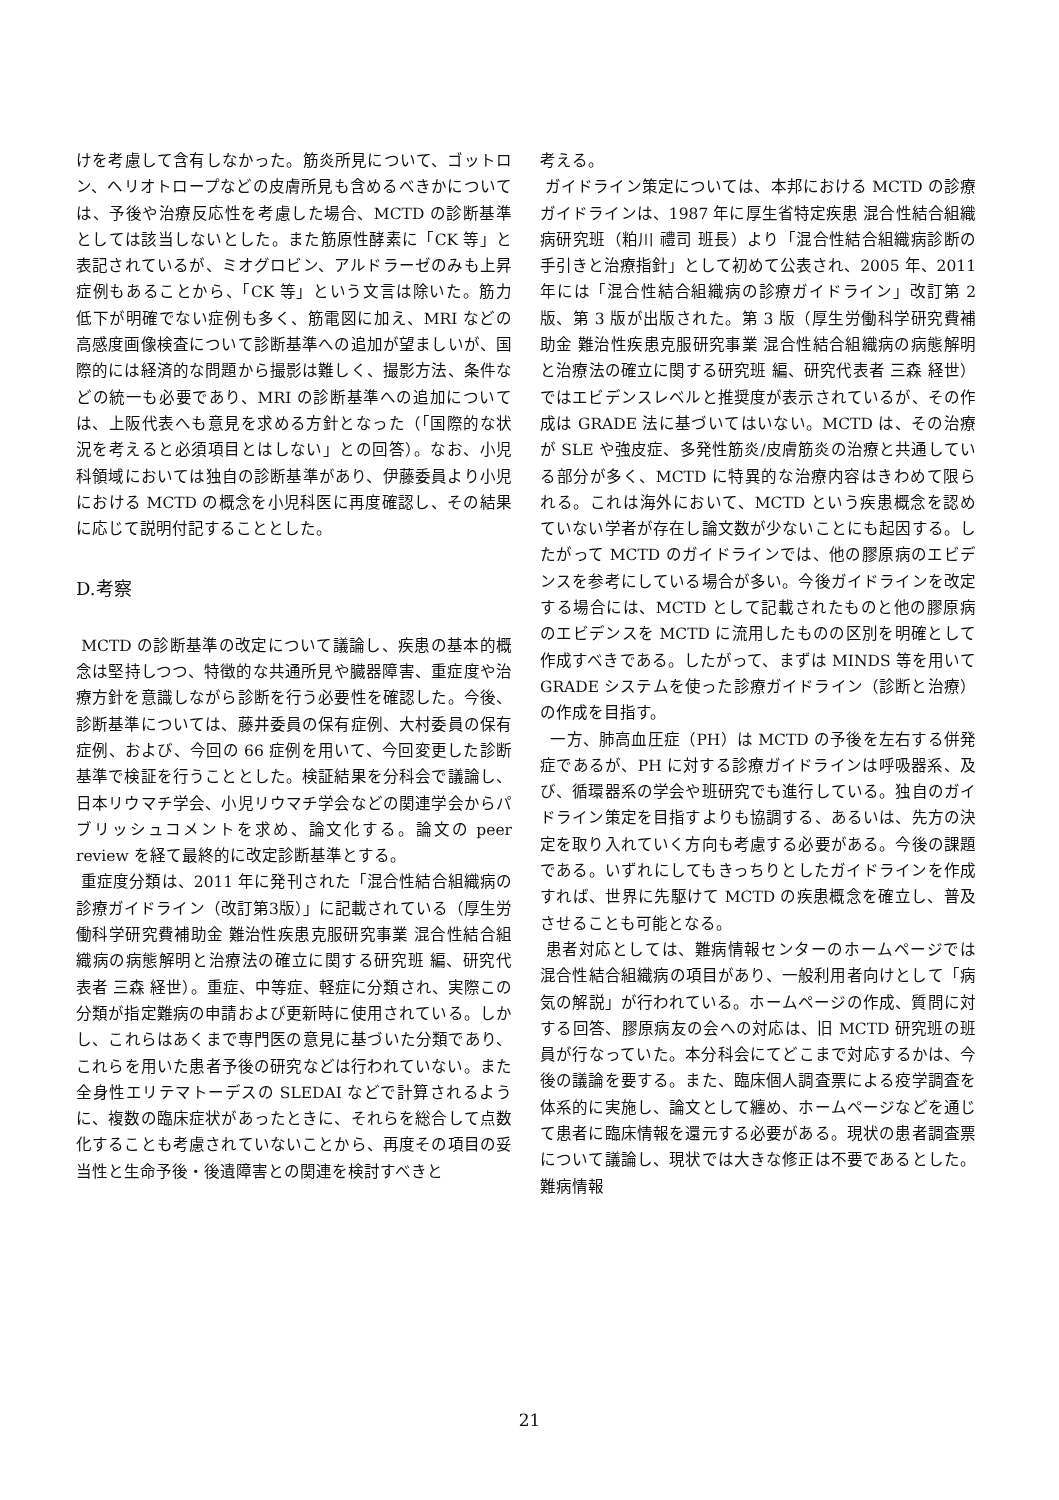けを考慮して含有しなかった。筋炎所見について、ゴットロン、ヘリオトロープなどの皮膚所見も含めるべきかについては、予後や治療反応性を考慮した場合、MCTD の診断基準としては該当しないとした。また筋原性酵素に「CK 等」と表記されているが、ミオグロビン、アルドラーゼのみも上昇症例もあることから、「CK 等」という文言は除いた。筋力低下が明確でない症例も多く、筋電図に加え、MRI などの高感度画像検査について診断基準への追加が望ましいが、国際的には経済的な問題から撮影は難しく、撮影方法、条件などの統一も必要であり、MRI の診断基準への追加については、上阪代表へも意見を求める方針となった（「国際的な状況を考えると必須項目とはしない」との回答）。なお、小児科領域においては独自の診断基準があり、伊藤委員より小児における MCTD の概念を小児科医に再度確認し、その結果に応じて説明付記することとした。
D.考察
MCTD の診断基準の改定について議論し、疾患の基本的概念は堅持しつつ、特徴的な共通所見や臓器障害、重症度や治療方針を意識しながら診断を行う必要性を確認した。今後、診断基準については、藤井委員の保有症例、大村委員の保有症例、および、今回の 66 症例を用いて、今回変更した診断基準で検証を行うこととした。検証結果を分科会で議論し、日本リウマチ学会、小児リウマチ学会などの関連学会からパブリッシュコメントを求め、論文化する。論文の peer review を経て最終的に改定診断基準とする。
重症度分類は、2011 年に発刊された「混合性結合組織病の診療ガイドライン（改訂第3版）」に記載されている（厚生労働科学研究費補助金 難治性疾患克服研究事業 混合性結合組織病の病態解明と治療法の確立に関する研究班 編、研究代表者 三森 経世）。重症、中等症、軽症に分類され、実際この分類が指定難病の申請および更新時に使用されている。しかし、これらはあくまで専門医の意見に基づいた分類であり、これらを用いた患者予後の研究などは行われていない。また全身性エリテマトーデスの SLEDAI などで計算されるように、複数の臨床症状があったときに、それらを総合して点数化することも考慮されていないことから、再度その項目の妥当性と生命予後・後遺障害との関連を検討すべきと
考える。
ガイドライン策定については、本邦における MCTD の診療ガイドラインは、1987 年に厚生省特定疾患 混合性結合組織病研究班（粕川 禮司 班長）より「混合性結合組織病診断の手引きと治療指針」として初めて公表され、2005 年、2011 年には「混合性結合組織病の診療ガイドライン」改訂第 2 版、第 3 版が出版された。第 3 版（厚生労働科学研究費補助金 難治性疾患克服研究事業 混合性結合組織病の病態解明と治療法の確立に関する研究班 編、研究代表者 三森 経世）ではエビデンスレベルと推奨度が表示されているが、その作成は GRADE 法に基づいてはいない。MCTD は、その治療が SLE や強皮症、多発性筋炎/皮膚筋炎の治療と共通している部分が多く、MCTD に特異的な治療内容はきわめて限られる。これは海外において、MCTD という疾患概念を認めていない学者が存在し論文数が少ないことにも起因する。したがって MCTD のガイドラインでは、他の膠原病のエビデンスを参考にしている場合が多い。今後ガイドラインを改定する場合には、MCTD として記載されたものと他の膠原病のエビデンスを MCTD に流用したものの区別を明確として作成すべきである。したがって、まずは MINDS 等を用いて GRADE システムを使った診療ガイドライン（診断と治療）の作成を目指す。
一方、肺高血圧症（PH）は MCTD の予後を左右する併発症であるが、PH に対する診療ガイドラインは呼吸器系、及び、循環器系の学会や班研究でも進行している。独自のガイドライン策定を目指すよりも協調する、あるいは、先方の決定を取り入れていく方向も考慮する必要がある。今後の課題である。いずれにしてもきっちりとしたガイドラインを作成すれば、世界に先駆けて MCTD の疾患概念を確立し、普及させることも可能となる。
患者対応としては、難病情報センターのホームページでは混合性結合組織病の項目があり、一般利用者向けとして「病気の解説」が行われている。ホームページの作成、質問に対する回答、膠原病友の会への対応は、旧 MCTD 研究班の班員が行なっていた。本分科会にてどこまで対応するかは、今後の議論を要する。また、臨床個人調査票による疫学調査を体系的に実施し、論文として纏め、ホームページなどを通じて患者に臨床情報を還元する必要がある。現状の患者調査票について議論し、現状では大きな修正は不要であるとした。難病情報
21